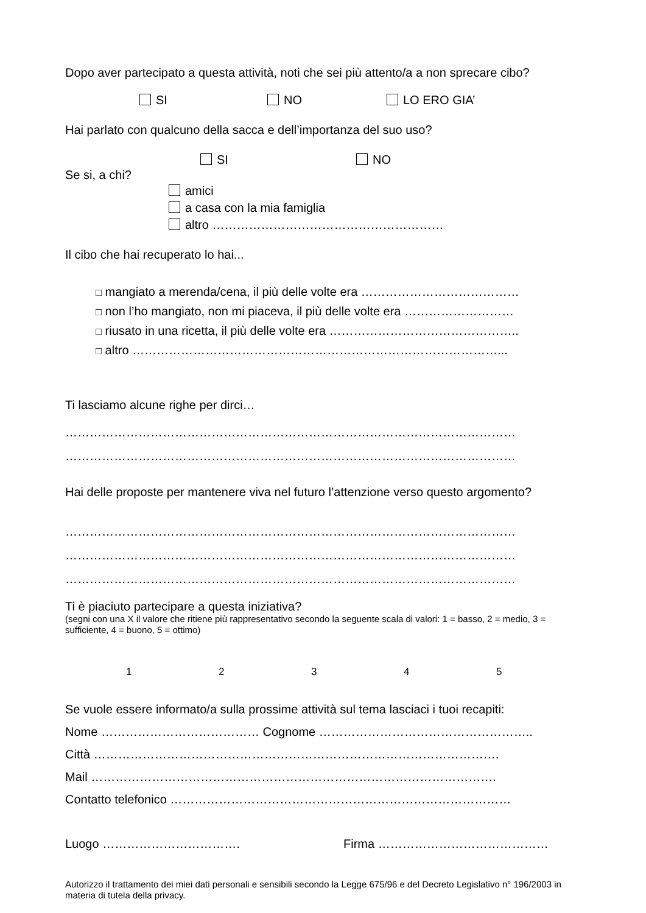Dopo aver partecipato a questa attività, noti che sei più attento/a a non sprecare cibo?
SI NO LO ERO GIA’
Hai parlato con qualcuno della sacca e dell’importanza del suo uso?
SI NO
Se si, a chi?
amici
a casa con la mia famiglia
altro …………………………………………………
Il cibo che hai recuperato lo hai...
□ mangiato a merenda/cena, il più delle volte era …………………………………
□ non l’ho mangiato, non mi piaceva, il più delle volte era ………………………
□ riusato in una ricetta, il più delle volte era ………………………………………..
□ altro ………………………………………………………………………………...
Ti lasciamo alcune righe per dirci…
…………………………………………………………………………………………………
…………………………………………………………………………………………………
Hai delle proposte per mantenere viva nel futuro l’attenzione verso questo argomento?
…………………………………………………………………………………………………
…………………………………………………………………………………………………
…………………………………………………………………………………………………
Ti è piaciuto partecipare a questa iniziativa?
(segni con una X il valore che ritiene più rappresentativo secondo la seguente scala di valori: 1 = basso, 2 = medio, 3 = sufficiente, 4 = buono, 5 = ottimo)
12345
Se vuole essere informato/a sulla prossime attività sul tema lasciaci i tuoi recapiti:
Nome ………………………………… Cognome ……………………………………………..
Città ……………………………………………………………………………………….
Mail ……………………………………………………………………………………….
Contatto telefonico …………………………………………………………………………
Luogo ……………………………. Firma ……………………………………
Autorizzo il trattamento dei miei dati personali e sensibili secondo la Legge 675/96 e del Decreto Legislativo n° 196/2003 in materia di tutela della privacy.